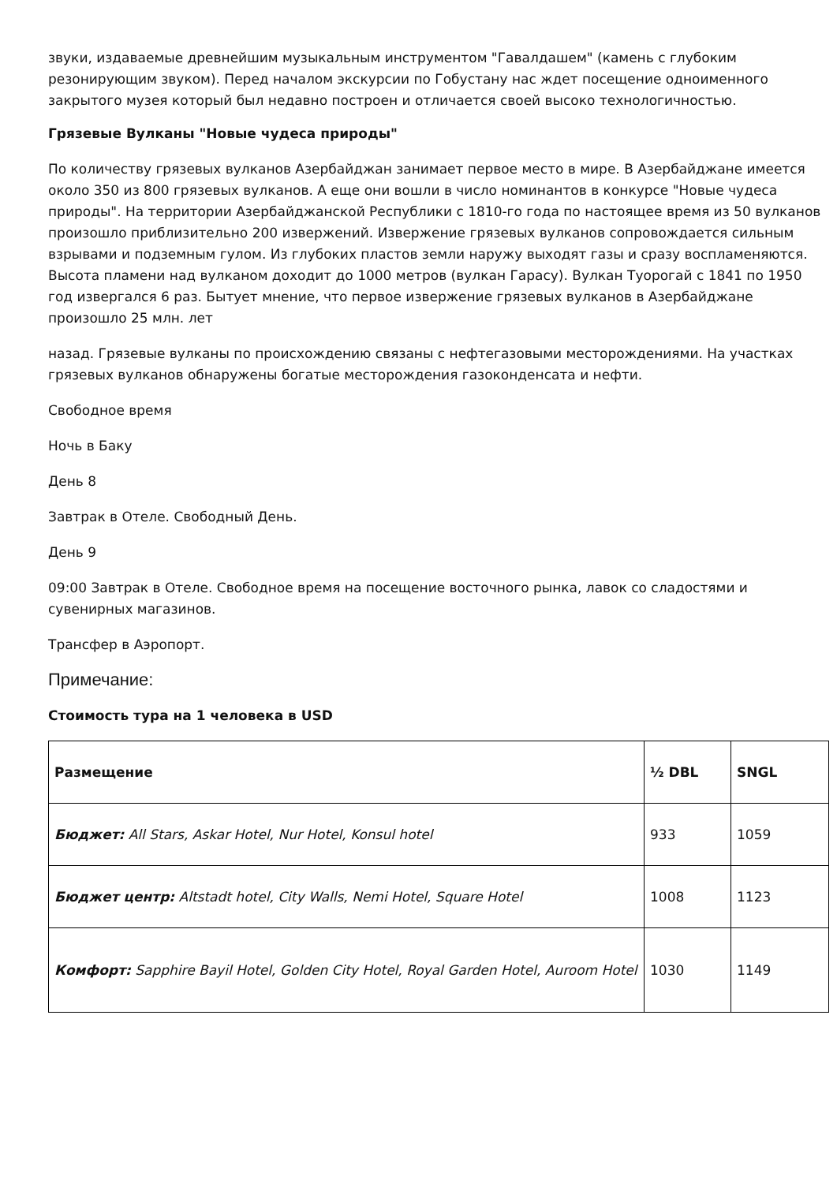звуки, издаваемые древнейшим музыкальным инструментом "Гавалдашем" (камень с глубоким резонирующим звуком). Перед началом экскурсии по Гобустану нас ждет посещение одноименного закрытого музея который был недавно построен и отличается своей высоко технологичностью.
Грязевые Вулканы "Новые чудеса природы"
По количеству грязевых вулканов Азербайджан занимает первое место в мире. В Азербайджане имеется около 350 из 800 грязевых вулканов. А еще они вошли в число номинантов в конкурсе "Новые чудеса природы". На территории Азербайджанской Республики с 1810-го года по настоящее время из 50 вулканов произошло приблизительно 200 извержений. Извержение грязевых вулканов сопровождается сильным взрывами и подземным гулом. Из глубоких пластов земли наружу выходят газы и сразу воспламеняются. Высота пламени над вулканом доходит до 1000 метров (вулкан Гарасу). Вулкан Туорогай с 1841 по 1950 год извергался 6 раз. Бытует мнение, что первое извержение грязевых вулканов в Азербайджане произошло 25 млн. лет
назад. Грязевые вулканы по происхождению связаны с нефтегазовыми месторождениями. На участках грязевых вулканов обнаружены богатые месторождения газоконденсата и нефти.
Свободное время
Ночь в Баку
День 8
Завтрак в Отеле. Свободный День.
День 9
09:00 Завтрак в Отеле. Свободное время на посещение восточного рынка, лавок со сладостями и сувенирных магазинов.
Трансфер в Аэропорт.
Примечание:
Стоимость тура на 1 человека в USD
| Размещение | ½ DBL | SNGL |
| --- | --- | --- |
| Бюджет: All Stars, Askar Hotel, Nur Hotel, Konsul hotel | 933 | 1059 |
| Бюджет центр: Altstadt hotel, City Walls, Nemi Hotel, Square Hotel | 1008 | 1123 |
| Комфорт: Sapphire Bayil Hotel, Golden City Hotel, Royal Garden Hotel, Auroom Hotel | 1030 | 1149 |